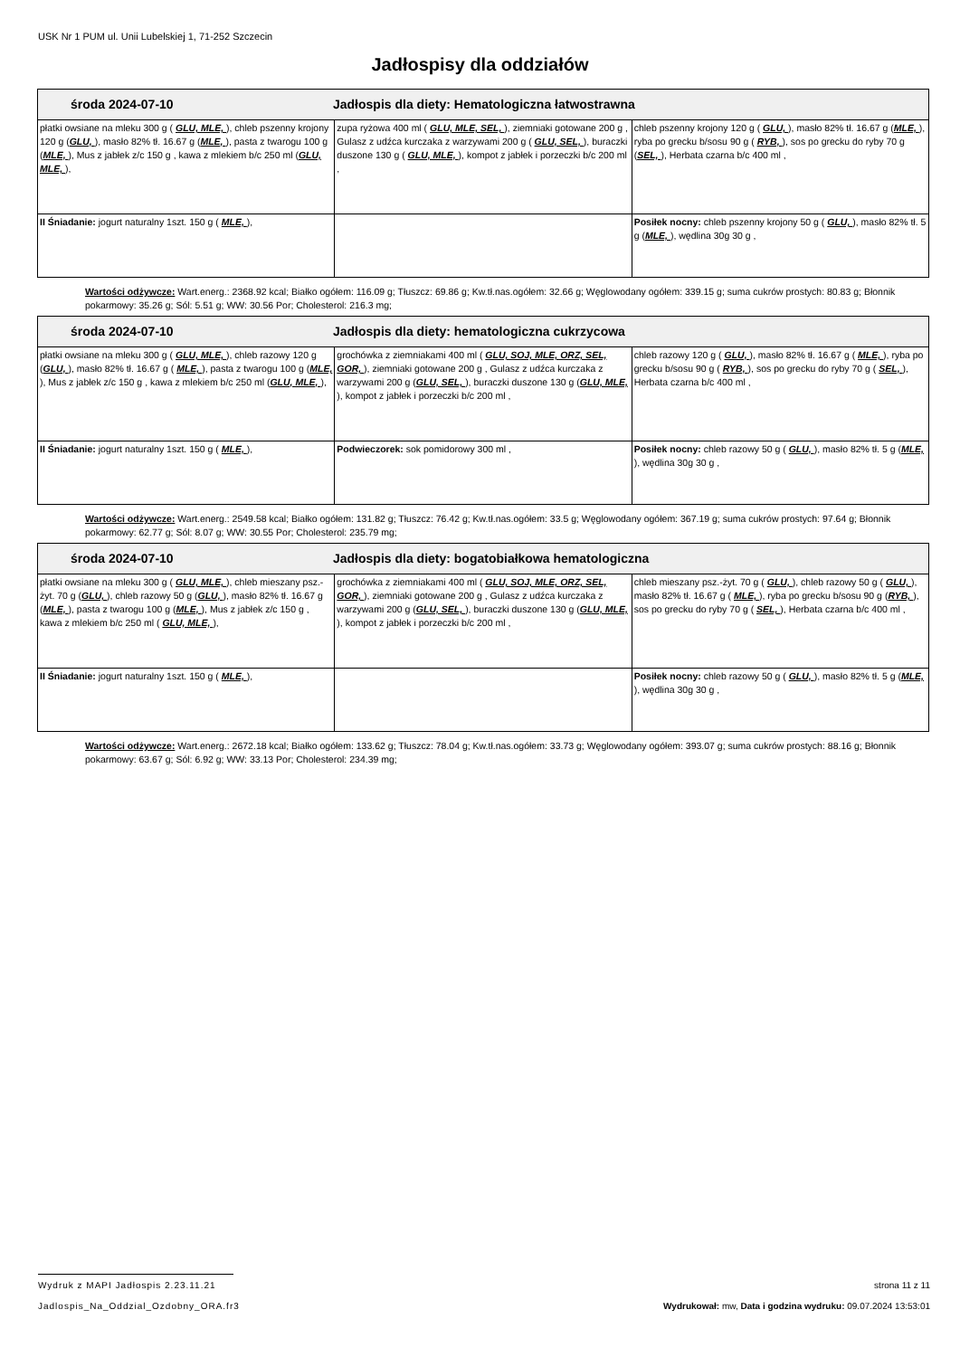USK Nr 1 PUM ul. Unii Lubelskiej 1, 71-252 Szczecin
Jadłospisy dla oddziałów
| środa 2024-07-10 Jadłospis dla diety: Hematologiczna łatwostrawna | | |
| płatki owsiane na mleku 300 g ( GLU, MLE, ), chleb pszenny krojony 120 g ( GLU, ), masło 82% tł. 16.67 g ( MLE, ), pasta z twarogu 100 g ( MLE, ), Mus z jabłek z/c 150 g , kawa z mlekiem b/c 250 ml ( GLU, MLE, ), | zupa ryżowa 400 ml ( GLU, MLE, SEL, ), ziemniaki gotowane 200 g , Gulasz z udźca kurczaka z warzywami 200 g ( GLU, SEL, ), buraczki duszone 130 g ( GLU, MLE, ), kompot z jabłek i porzeczki b/c 200 ml , | chleb pszenny krojony 120 g ( GLU, ), masło 82% tł. 16.67 g ( MLE, ), ryba po grecku b/sosu 90 g ( RYB, ), sos po grecku do ryby 70 g ( SEL, ), Herbata czarna b/c 400 ml , |
| II Śniadanie: jogurt naturalny 1szt. 150 g ( MLE, ), | | Posiłek nocny: chleb pszenny krojony 50 g ( GLU, ), masło 82% tł. 5 g ( MLE, ), wędlina 30g 30 g , |
Wartości odżywcze: Wart.energ.: 2368.92 kcal; Białko ogółem: 116.09 g; Tłuszcz: 69.86 g; Kw.tł.nas.ogółem: 32.66 g; Węglowodany ogółem: 339.15 g; suma cukrów prostych: 80.83 g; Błonnik pokarmowy: 35.26 g; Sól: 5.51 g; WW: 30.56 Por; Cholesterol: 216.3 mg;
| środa 2024-07-10 Jadłospis dla diety: hematologiczna cukrzycowa | | |
| płatki owsiane na mleku 300 g ( GLU, MLE, ), chleb razowy 120 g ( GLU, ), masło 82% tł. 16.67 g ( MLE, ), pasta z twarogu 100 g ( MLE, ), Mus z jabłek z/c 150 g , kawa z mlekiem b/c 250 ml ( GLU, MLE, ), | grochówka z ziemniakami 400 ml ( GLU, SOJ, MLE, ORZ, SEL, GOR, ), ziemniaki gotowane 200 g , Gulasz z udźca kurczaka z warzywami 200 g ( GLU, SEL, ), buraczki duszone 130 g ( GLU, MLE, ), kompot z jabłek i porzeczki b/c 200 ml , | chleb razowy 120 g ( GLU, ), masło 82% tł. 16.67 g ( MLE, ), ryba po grecku b/sosu 90 g ( RYB, ), sos po grecku do ryby 70 g ( SEL, ), Herbata czarna b/c 400 ml , |
| II Śniadanie: jogurt naturalny 1szt. 150 g ( MLE, ), | Podwieczorek: sok pomidorowy 300 ml , | Posiłek nocny: chleb razowy 50 g ( GLU, ), masło 82% tł. 5 g ( MLE, ), wędlina 30g 30 g , |
Wartości odżywcze: Wart.energ.: 2549.58 kcal; Białko ogółem: 131.82 g; Tłuszcz: 76.42 g; Kw.tł.nas.ogółem: 33.5 g; Węglowodany ogółem: 367.19 g; suma cukrów prostych: 97.64 g; Błonnik pokarmowy: 62.77 g; Sól: 8.07 g; WW: 30.55 Por; Cholesterol: 235.79 mg;
| środa 2024-07-10 Jadłospis dla diety: bogatobiałkowa hematologiczna | | |
| płatki owsiane na mleku 300 g ( GLU, MLE, ), chleb mieszany psz.-żyt. 70 g ( GLU, ), chleb razowy 50 g ( GLU, ), masło 82% tł. 16.67 g ( MLE, ), pasta z twarogu 100 g ( MLE, ), Mus z jabłek z/c 150 g , kawa z mlekiem b/c 250 ml ( GLU, MLE, ), | grochówka z ziemniakami 400 ml ( GLU, SOJ, MLE, ORZ, SEL, GOR, ), ziemniaki gotowane 200 g , Gulasz z udźca kurczaka z warzywami 200 g ( GLU, SEL, ), buraczki duszone 130 g ( GLU, MLE, ), kompot z jabłek i porzeczki b/c 200 ml , | chleb mieszany psz.-żyt. 70 g ( GLU, ), chleb razowy 50 g ( GLU, ), masło 82% tł. 16.67 g ( MLE, ), ryba po grecku b/sosu 90 g ( RYB, ), sos po grecku do ryby 70 g ( SEL, ), Herbata czarna b/c 400 ml , |
| II Śniadanie: jogurt naturalny 1szt. 150 g ( MLE, ), | | Posiłek nocny: chleb razowy 50 g ( GLU, ), masło 82% tł. 5 g ( MLE, ), wędlina 30g 30 g , |
Wartości odżywcze: Wart.energ.: 2672.18 kcal; Białko ogółem: 133.62 g; Tłuszcz: 78.04 g; Kw.tł.nas.ogółem: 33.73 g; Węglowodany ogółem: 393.07 g; suma cukrów prostych: 88.16 g; Błonnik pokarmowy: 63.67 g; Sól: 6.92 g; WW: 33.13 Por; Cholesterol: 234.39 mg;
Wydruk z MAPI Jadłospis 2.23.11.21 strona 11 z 11
Jadlospis_Na_Oddzial_Ozdobny_ORA.fr3 Wydrukował: mw, Data i godzina wydruku: 09.07.2024 13:53:01